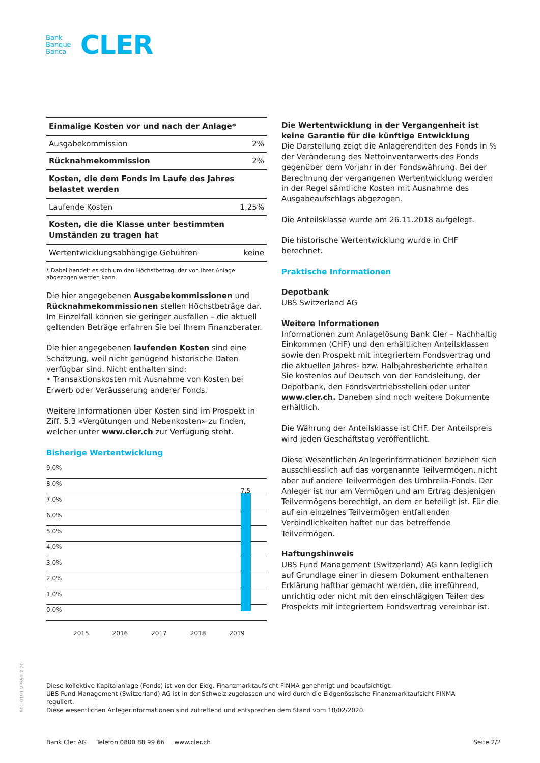Bank
Banque
Banca
CLER
| Einmalige Kosten vor und nach der Anlage* | |
| Ausgabekommission | 2% |
| Rücknahmekommission | 2% |
| Kosten, die dem Fonds im Laufe des Jahres belastet werden | |
| Laufende Kosten | 1,25% |
| Kosten, die die Klasse unter bestimmten Umständen zu tragen hat | |
| Wertentwicklungsabhängige Gebühren | keine |
* Dabei handelt es sich um den Höchstbetrag, der von Ihrer Anlage abgezogen werden kann.
Die hier angegebenen Ausgabekommissionen und Rücknahmekommissionen stellen Höchstbeträge dar. Im Einzelfall können sie geringer ausfallen – die aktuell geltenden Beträge erfahren Sie bei Ihrem Finanzberater.
Die hier angegebenen laufenden Kosten sind eine Schätzung, weil nicht genügend historische Daten verfügbar sind. Nicht enthalten sind:
• Transaktionskosten mit Ausnahme von Kosten bei Erwerb oder Veräusserung anderer Fonds.
Weitere Informationen über Kosten sind im Prospekt in Ziff. 5.3 «Vergütungen und Nebenkosten» zu finden, welcher unter www.cler.ch zur Verfügung steht.
Bisherige Wertentwicklung
9,0%
8,0%
7,0%
6,0%
5,0%
4,0%
3,0%
2,0%
1,0%
0,0%
7,5
2015 2016 2017 2018 2019
Die Wertentwicklung in der Vergangenheit ist keine Garantie für die künftige Entwicklung
Die Darstellung zeigt die Anlagerenditen des Fonds in % der Veränderung des Nettoinventarwerts des Fonds gegenüber dem Vorjahr in der Fondswährung. Bei der Berechnung der vergangenen Wertentwicklung werden in der Regel sämtliche Kosten mit Ausnahme des Ausgabeaufschlags abgezogen.
Die Anteilsklasse wurde am 26.11.2018 aufgelegt.
Die historische Wertentwicklung wurde in CHF berechnet.
Praktische Informationen
Depotbank
UBS Switzerland AG
Weitere Informationen
Informationen zum Anlagelösung Bank Cler – Nachhaltig Einkommen (CHF) und den erhältlichen Anteilsklassen sowie den Prospekt mit integriertem Fondsvertrag und die aktuellen Jahres- bzw. Halbjahresberichte erhalten Sie kostenlos auf Deutsch von der Fondsleitung, der Depotbank, den Fondsvertriebsstellen oder unter www.cler.ch. Daneben sind noch weitere Dokumente erhältlich.
Die Währung der Anteilsklasse ist CHF. Der Anteilspreis wird jeden Geschäftstag veröffentlicht.
Diese Wesentlichen Anlegerinformationen beziehen sich ausschliesslich auf das vorgenannte Teilvermögen, nicht aber auf andere Teilvermögen des Umbrella-Fonds. Der Anleger ist nur am Vermögen und am Ertrag desjenigen Teilvermögens berechtigt, an dem er beteiligt ist. Für die auf ein einzelnes Teilvermögen entfallenden Verbindlichkeiten haftet nur das betreffende Teilvermögen.
Haftungshinweis
UBS Fund Management (Switzerland) AG kann lediglich auf Grundlage einer in diesem Dokument enthaltenen Erklärung haftbar gemacht werden, die irreführend, unrichtig oder nicht mit den einschlägigen Teilen des Prospekts mit integriertem Fondsvertrag vereinbar ist.
901 0191 VP351 2.20
Diese kollektive Kapitalanlage (Fonds) ist von der Eidg. Finanzmarktaufsicht FINMA genehmigt und beaufsichtigt.
UBS Fund Management (Switzerland) AG ist in der Schweiz zugelassen und wird durch die Eidgenössische Finanzmarktaufsicht FINMA reguliert.
Diese wesentlichen Anlegerinformationen sind zutreffend und entsprechen dem Stand vom 18/02/2020.
Bank Cler AG Telefon 0800 88 99 66 www.cler.ch Seite 2/2